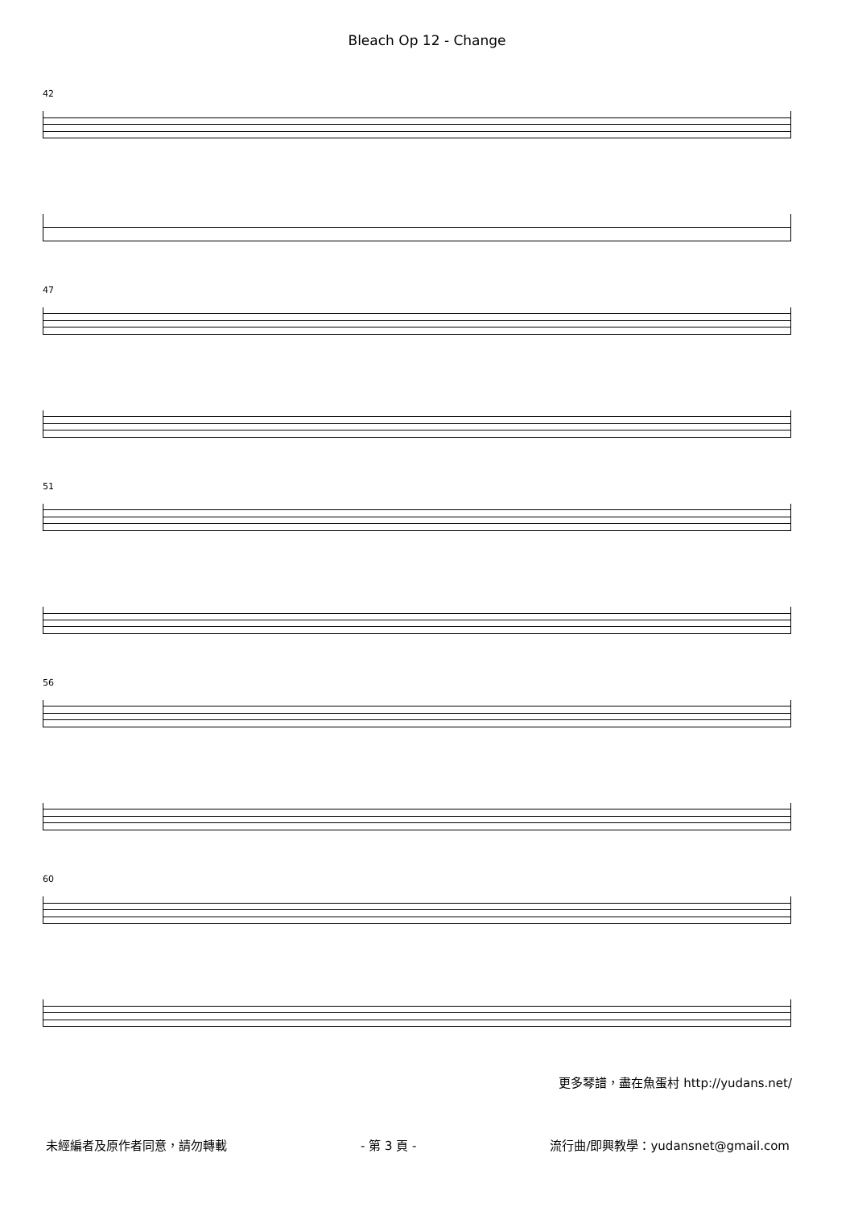Bleach Op 12 - Change
42
47
51
56
60
更多琴譜，盡在魚蛋村 http://yudans.net/
未經編者及原作者同意，請勿轉載 - 第 3 頁 - 流行曲/即興教學：yudansnet@gmail.com